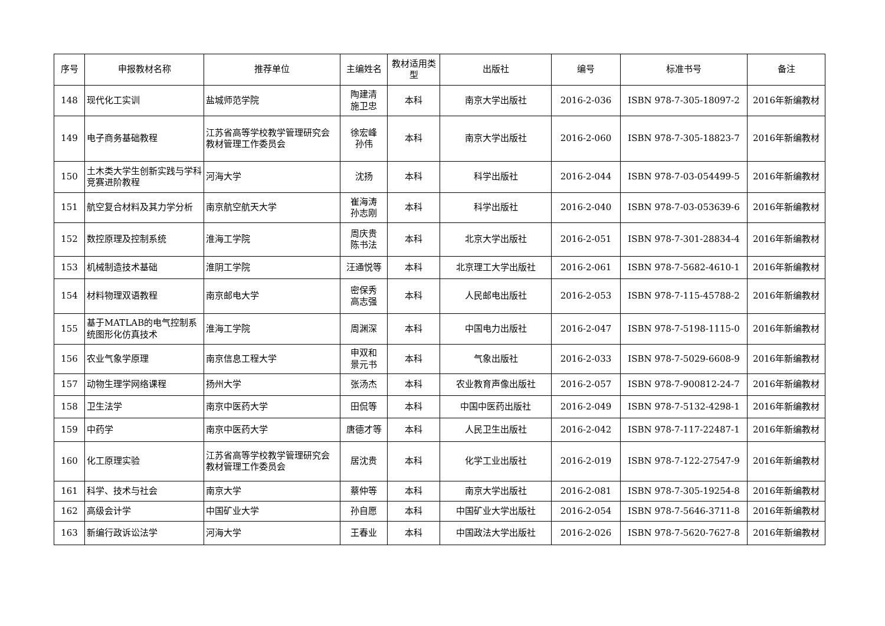| 序号 | 申报教材名称 | 推荐单位 | 主编姓名 | 教材适用类型 | 出版社 | 编号 | 标准书号 | 备注 |
| --- | --- | --- | --- | --- | --- | --- | --- | --- |
| 148 | 现代化工实训 | 盐城师范学院 | 陶建清 施卫忠 | 本科 | 南京大学出版社 | 2016-2-036 | ISBN 978-7-305-18097-2 | 2016年新编教材 |
| 149 | 电子商务基础教程 | 江苏省高等学校教学管理研究会教材管理工作委员会 | 徐宏峰 孙伟 | 本科 | 南京大学出版社 | 2016-2-060 | ISBN 978-7-305-18823-7 | 2016年新编教材 |
| 150 | 土木类大学生创新实践与学科竞赛进阶教程 | 河海大学 | 沈扬 | 本科 | 科学出版社 | 2016-2-044 | ISBN 978-7-03-054499-5 | 2016年新编教材 |
| 151 | 航空复合材料及其力学分析 | 南京航空航天大学 | 崔海涛 孙志刚 | 本科 | 科学出版社 | 2016-2-040 | ISBN 978-7-03-053639-6 | 2016年新编教材 |
| 152 | 数控原理及控制系统 | 淮海工学院 | 周庆贵 陈书法 | 本科 | 北京大学出版社 | 2016-2-051 | ISBN 978-7-301-28834-4 | 2016年新编教材 |
| 153 | 机械制造技术基础 | 淮阴工学院 | 汪通悦等 | 本科 | 北京理工大学出版社 | 2016-2-061 | ISBN 978-7-5682-4610-1 | 2016年新编教材 |
| 154 | 材料物理双语教程 | 南京邮电大学 | 密保秀 高志强 | 本科 | 人民邮电出版社 | 2016-2-053 | ISBN 978-7-115-45788-2 | 2016年新编教材 |
| 155 | 基于MATLAB的电气控制系统图形化仿真技术 | 淮海工学院 | 周渊深 | 本科 | 中国电力出版社 | 2016-2-047 | ISBN 978-7-5198-1115-0 | 2016年新编教材 |
| 156 | 农业气象学原理 | 南京信息工程大学 | 申双和 景元书 | 本科 | 气象出版社 | 2016-2-033 | ISBN 978-7-5029-6608-9 | 2016年新编教材 |
| 157 | 动物生理学网络课程 | 扬州大学 | 张汤杰 | 本科 | 农业教育声像出版社 | 2016-2-057 | ISBN 978-7-900812-24-7 | 2016年新编教材 |
| 158 | 卫生法学 | 南京中医药大学 | 田侃等 | 本科 | 中国中医药出版社 | 2016-2-049 | ISBN 978-7-5132-4298-1 | 2016年新编教材 |
| 159 | 中药学 | 南京中医药大学 | 唐德才等 | 本科 | 人民卫生出版社 | 2016-2-042 | ISBN 978-7-117-22487-1 | 2016年新编教材 |
| 160 | 化工原理实验 | 江苏省高等学校教学管理研究会教材管理工作委员会 | 居沈贵 | 本科 | 化学工业出版社 | 2016-2-019 | ISBN 978-7-122-27547-9 | 2016年新编教材 |
| 161 | 科学、技术与社会 | 南京大学 | 蔡仲等 | 本科 | 南京大学出版社 | 2016-2-081 | ISBN 978-7-305-19254-8 | 2016年新编教材 |
| 162 | 高级会计学 | 中国矿业大学 | 孙自愿 | 本科 | 中国矿业大学出版社 | 2016-2-054 | ISBN 978-7-5646-3711-8 | 2016年新编教材 |
| 163 | 新编行政诉讼法学 | 河海大学 | 王春业 | 本科 | 中国政法大学出版社 | 2016-2-026 | ISBN 978-7-5620-7627-8 | 2016年新编教材 |